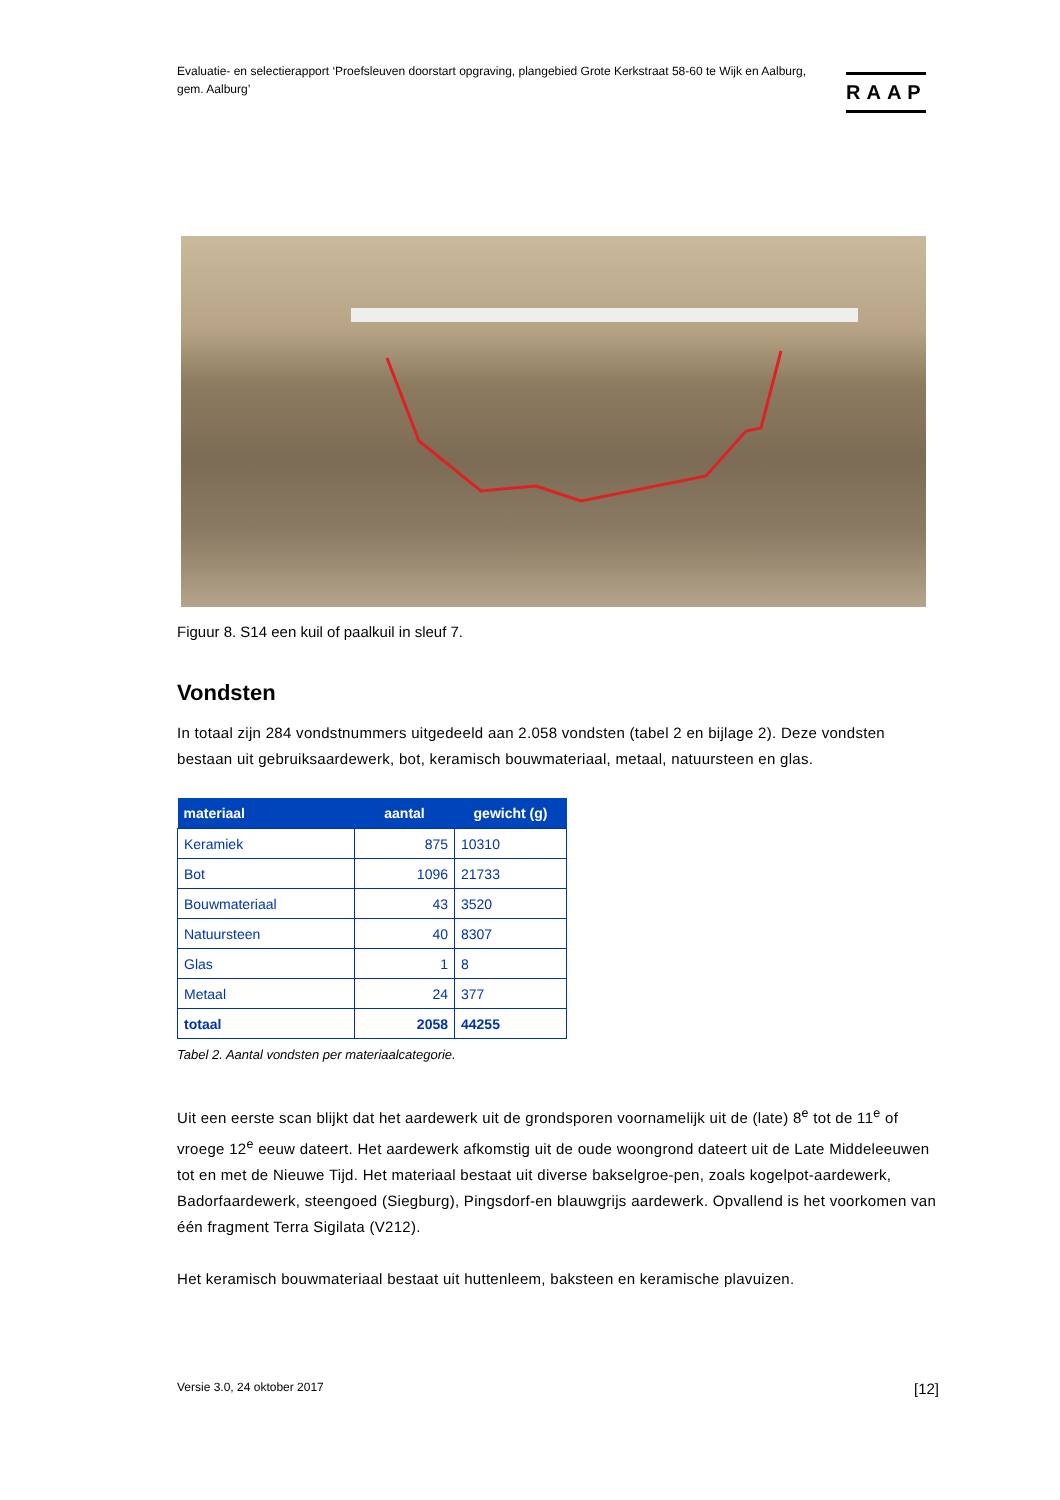Evaluatie- en selectierapport ‘Proefsleuven doorstart opgraving, plangebied Grote Kerkstraat 58-60 te Wijk en Aalburg, gem. Aalburg’
RAAP
Figuur 8. S14 een kuil of paalkuil in sleuf 7.
Vondsten
In totaal zijn 284 vondstnummers uitgedeeld aan 2.058 vondsten (tabel 2 en bijlage 2). Deze vondsten bestaan uit gebruiksaardewerk, bot, keramisch bouwmateriaal, metaal, natuursteen en glas.
| materiaal | aantal | gewicht (g) |
| --- | --- | --- |
| Keramiek | 875 | 10310 |
| Bot | 1096 | 21733 |
| Bouwmateriaal | 43 | 3520 |
| Natuursteen | 40 | 8307 |
| Glas | 1 | 8 |
| Metaal | 24 | 377 |
| totaal | 2058 | 44255 |
Tabel 2. Aantal vondsten per materiaalcategorie.
Uit een eerste scan blijkt dat het aardewerk uit de grondsporen voornamelijk uit de (late) 8<sup>e</sup> tot de 11<sup>e</sup> of vroege 12<sup>e</sup> eeuw dateert. Het aardewerk afkomstig uit de oude woongrond dateert uit de Late Middeleeuwen tot en met de Nieuwe Tijd. Het materiaal bestaat uit diverse bakselgroe-pen, zoals kogelpot-aardewerk, Badorfaardewerk, steengoed (Siegburg), Pingsdorf-en blauwgrijs aardewerk. Opvallend is het voorkomen van één fragment Terra Sigilata (V212).
Het keramisch bouwmateriaal bestaat uit huttenleem, baksteen en keramische plavuizen.
Versie 3.0, 24 oktober 2017 [12]